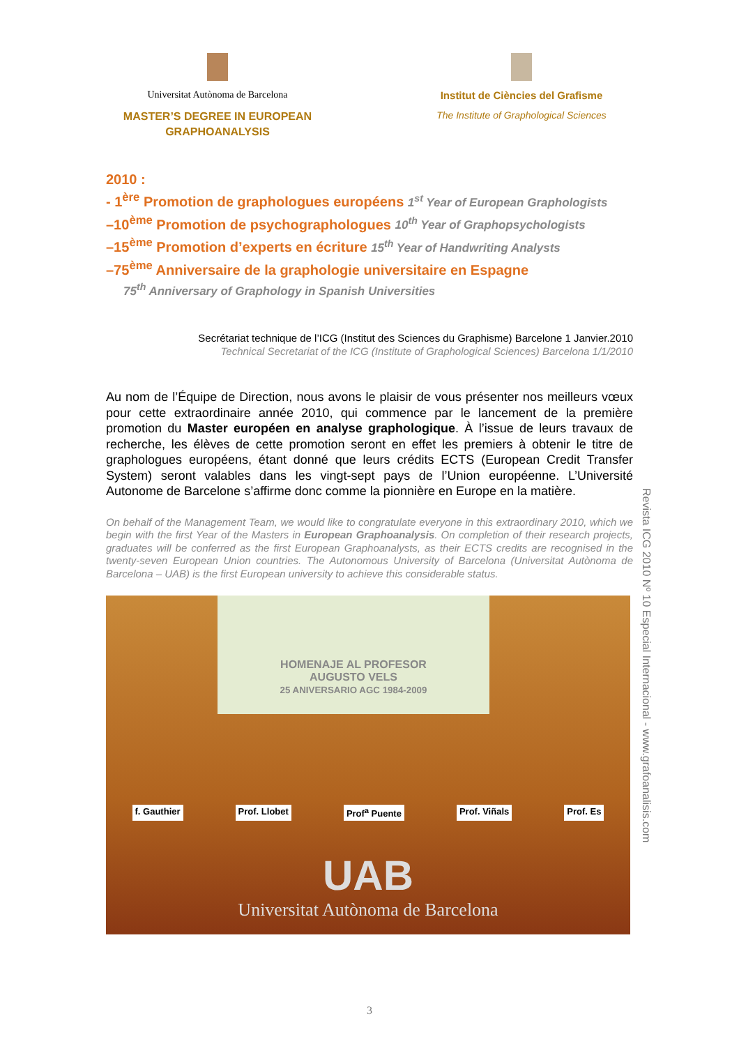Universitat Autònoma de Barcelona
MASTER’S DEGREE IN EUROPEAN GRAPHOANALYSIS
Institut de Ciències del Grafisme
The Institute of Graphological Sciences
2010 :
- 1<sup>ère</sup> Promotion de graphologues européens 1<sup>st</sup> Year of European Graphologists
–10<sup>ème</sup> Promotion de psychographologues 10<sup>th</sup> Year of Graphopsychologists
–15<sup>ème</sup> Promotion d’experts en écriture 15<sup>th</sup> Year of Handwriting Analysts
–75<sup>ème</sup> Anniversaire de la graphologie universitaire en Espagne
75<sup>th</sup> Anniversary of Graphology in Spanish Universities
Secrétariat technique de l’ICG (Institut des Sciences du Graphisme) Barcelone 1 Janvier.2010
Technical Secretariat of the ICG (Institute of Graphological Sciences) Barcelona 1/1/2010
Au nom de l’Équipe de Direction, nous avons le plaisir de vous présenter nos meilleurs vœux pour cette extraordinaire année 2010, qui commence par le lancement de la première promotion du Master européen en analyse graphologique. À l’issue de leurs travaux de recherche, les élèves de cette promotion seront en effet les premiers à obtenir le titre de graphologues européens, étant donné que leurs crédits ECTS (European Credit Transfer System) seront valables dans les vingt-sept pays de l’Union européenne. L’Université Autonome de Barcelone s’affirme donc comme la pionnière en Europe en la matière.
On behalf of the Management Team, we would like to congratulate everyone in this extraordinary 2010, which we begin with the first Year of the Masters in European Graphoanalysis. On completion of their research projects, graduates will be conferred as the first European Graphoanalysts, as their ECTS credits are recognised in the twenty-seven European Union countries. The Autonomous University of Barcelona (Universitat Autònoma de Barcelona – UAB) is the first European university to achieve this considerable status.
HOMENAJE AL PROFESOR
AUGUSTO VELS
25 ANIVERSARIO AGC 1984-2009
f. Gauthier Prof. Llobet Prof<sup>a</sup> Puente Prof. Viñals Prof. Es
UAB
Universitat Autònoma de Barcelona
Revista ICG 2010 Nº 10 Especial Internacional - www.grafoanalisis.com
3